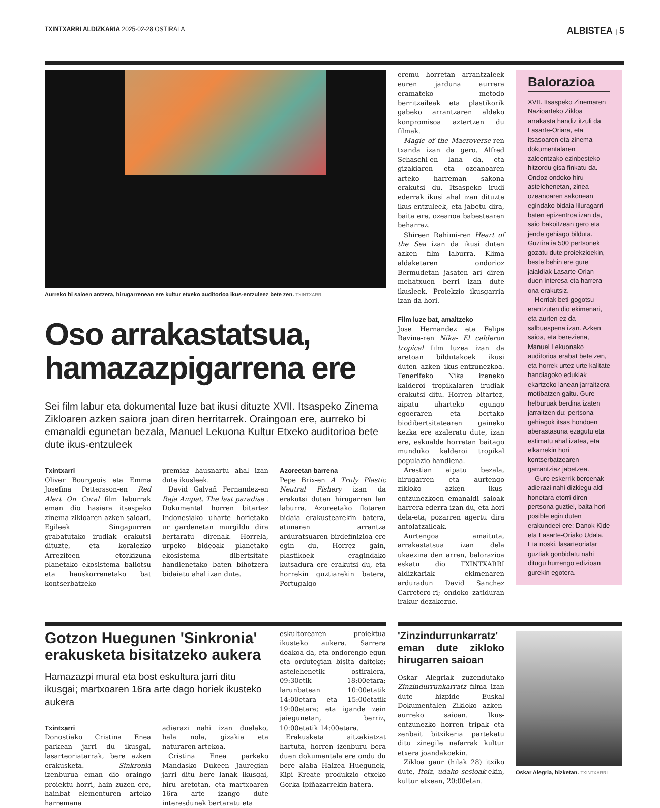TXINTXARRI ALDIZKARIA 2025-02-28 OSTIRALA
ALBISTEA | 5
Aurreko bi saioen antzera, hirugarrenean ere kultur etxeko auditorioa ikus-entzuleez bete zen. TXINTXARRI
Oso arrakastatsua, hamazazpigarrena ere
Sei film labur eta dokumental luze bat ikusi dituzte XVII. Itsaspeko Zinema Zikloaren azken saiora joan diren herritarrek. Oraingoan ere, aurreko bi emanaldi egunetan bezala, Manuel Lekuona Kultur Etxeko auditorioa bete dute ikus-entzuleek
Txintxarri
Oliver Bourgeois eta Emma Josefina Pettersson-en Red Alert On Coral film laburrak eman dio hasiera itsaspeko zinema zikloaren azken saioari. Egileek Singapurren grabatutako irudiak erakutsi dituzte, eta koralezko Arrezifeen etorkizuna planetako ekosistema baliotsu eta hauskorrenetako bat kontserbatzeko
premiaz hausnartu ahal izan dute ikusleek.
David Galvañ Fernandez-en Raja Ampat. The last paradise . Dokumental horren bitartez Indonesiako uharte horietako ur gardenetan murgildu dira bertaratu direnak. Horrela, urpeko bideoak planetako ekosistema dibertsitate handienetako baten bihotzera bidaiatu ahal izan dute.
Azoreetan barrena
Pepe Brix-en A Truly Plastic Neutral Fishery izan da erakutsi duten hirugarren lan laburra. Azoreetako flotaren bidaia erakustearekin batera, atunaren arrantza arduratsuaren birdefinizioa ere egin du. Horrez gain, plastikoek eragindako kutsadura ere erakutsi du, eta horrekin guztiarekin batera, Portugalgo
eremu horretan arrantzaleek euren jarduna aurrera eramateko metodo berritzaileak eta plastikorik gabeko arrantzaren aldeko konpromisoa aztertzen du filmak.
Magic of the Macroverse-ren txanda izan da gero. Alfred Schaschl-en lana da, eta gizakiaren eta ozeanoaren arteko harreman sakona erakutsi du. Itsaspeko irudi ederrak ikusi ahal izan dituzte ikus-entzuleek, eta jabetu dira, baita ere, ozeanoa babestearen beharraz.
Shireen Rahimi-ren Heart of the Sea izan da ikusi duten azken film laburra. Klima aldaketaren ondorioz Bermudetan jasaten ari diren mehatxuen berri izan dute ikusleek. Proiekzio ikusgarria izan da hori.
Film luze bat, amaitzeko
Jose Hernandez eta Felipe Ravina-ren Nika- El calderon tropical film luzea izan da aretoan bildutakoek ikusi duten azken ikus-entzunezkoa. Tenerifeko Nika izeneko kalderoi tropikalaren irudiak erakutsi ditu. Horren bitartez, aipatu uharteko egungo egoeraren eta bertako biodibertsitatearen gaineko kezka ere azaleratu dute, izan ere, eskualde horretan baitago munduko kalderoi tropikal populazio handiena.
Arestian aipatu bezala, hirugarren eta aurtengo zikloko azken ikus-entzunezkoen emanaldi saioak harrera ederra izan du, eta hori dela-eta, pozarren agertu dira antolatzaileak.
Aurtengoa amaituta, arrakastatsua izan dela ukaezina den arren, balorazioa eskatu dio TXINTXARRI aldizkariak ekimenaren arduradun David Sanchez Carretero-ri; ondoko zatiduran irakur dezakezue.
Balorazioa
XVII. Itsaspeko Zinemaren Nazioarteko Zikloa arrakasta handiz itzuli da Lasarte-Oriara, eta itsasoaren eta zinema dokumentalaren zaleentzako ezinbesteko hitzordu gisa finkatu da. Ondoz ondoko hiru astelehenetan, zinea ozeanoaren sakonean egindako bidaia liluragarri baten epizentroa izan da, saio bakoitzean gero eta jende gehiago bilduta. Guztira ia 500 pertsonek gozatu dute proiekzioekin, beste behin ere gure jaialdiak Lasarte-Orian duen interesa eta harrera ona erakutsiz.
Herriak beti gogotsu erantzuten dio ekimenari, eta aurten ez da salbuespena izan. Azken saioa, eta bereziena, Manuel Lekuonako auditorioa erabat bete zen, eta horrek urtez urte kalitate handiagoko edukiak ekartzeko lanean jarraitzera motibatzen gaitu. Gure helburuak berdina izaten jarraitzen du: pertsona gehiagok itsas hondoen aberastasuna ezagutu eta estimatu ahal izatea, eta elkarrekin hori kontserbatzearen garrantziaz jabetzea.
Gure eskerrik beroenak adierazi nahi dizkiegu aldi honetara etorri diren pertsona guztiei, baita hori posible egin duten erakundeei ere; Danok Kide eta Lasarte-Oriako Udala. Eta noski, lasarteoriatar guztiak gonbidatu nahi ditugu hurrengo edizioan gurekin egotera.
Gotzon Huegunen 'Sinkronia' erakusketa bisitatzeko aukera
Hamazazpi mural eta bost eskultura jarri ditu ikusgai; martxoaren 16ra arte dago horiek ikusteko aukera
Txintxarri
Donostiako Cristina Enea parkean jarri du ikusgai, lasarteoriatarrak, bere azken erakusketa. Sinkronia izenburua eman dio oraingo proiektu horri, hain zuzen ere, hainbat elementuren arteko harremana
adierazi nahi izan duelako, hala nola, gizakia eta naturaren artekoa.
Cristina Enea parkeko Mandasko Dukeen Jauregian jarri ditu bere lanak ikusgai, hiru aretotan, eta martxoaren 16ra arte izango dute interesdunek bertaratu eta
eskultorearen proiektua ikusteko aukera. Sarrera doakoa da, eta ondorengo egun eta ordutegian bisita daiteke: astelehenetik ostiralera, 09:30etik 18:00etara; larunbatean 10:00etatik 14:00etara eta 15:00etatik 19:00etara; eta igande zein jaiegunetan, berriz, 10:00etatik 14:00etara.
Erakusketa aitzakiatzat hartuta, horren izenburu bera duen dokumentala ere ondu du bere alaba Haizea Huegunek, Kipi Kreate produkzio etxeko Gorka Ipiñazarrekin batera.
'Zinzindurrunkarratz' eman dute zikloko hirugarren saioan
Oskar Alegriak zuzendutako Zinzindurrunkarratz filma izan dute hizpide Euskal Dokumentalen Zikloko azken-aurreko saioan. Ikus-entzunezko horren tripak eta zenbait bitxikeria partekatu ditu zinegile nafarrak kultur etxera joandakoekin.
Zikloa gaur (hilak 28) itxiko dute, Itoiz, udako sesioak-ekin, kultur etxean, 20:00etan.
Oskar Alegria, hizketan. TXINTXARRI